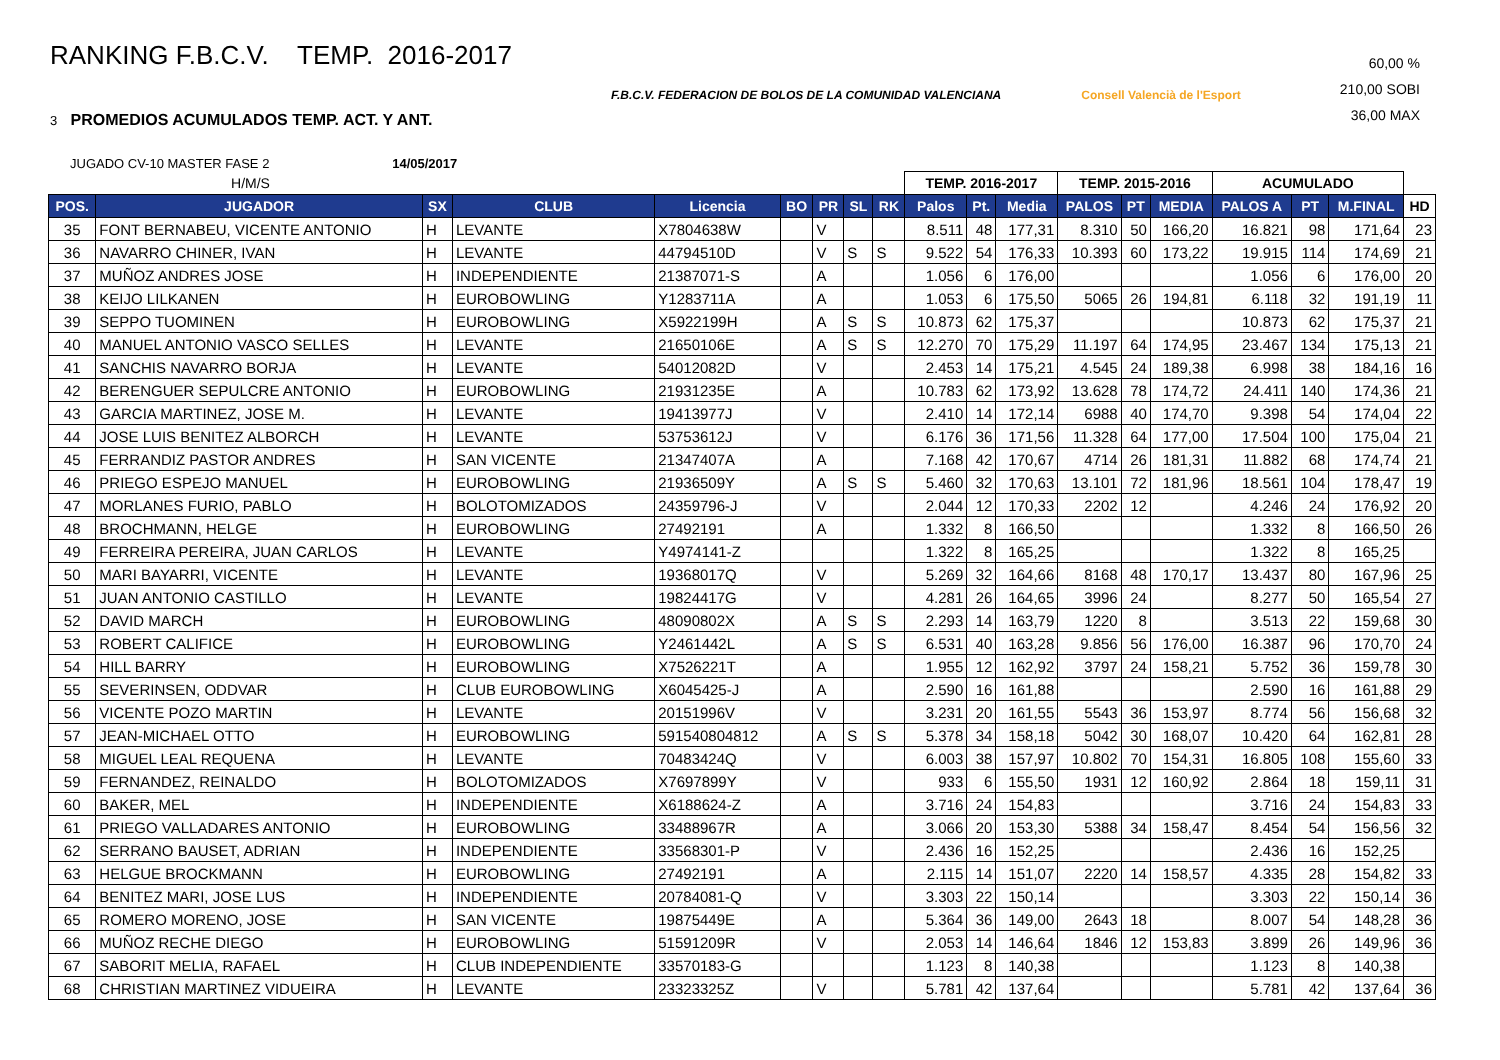RANKING F.B.C.V. TEMP. 2016-2017
3 PROMEDIOS ACUMULADOS TEMP. ACT. Y ANT.
F.B.C.V. FEDERACION DE BOLOS DE LA COMUNIDAD VALENCIANA
Consell Valencià de l'Esport
60,00 %
210,00 SOBI
36,00 MAX
JUGADO CV-10 MASTER FASE 2 14/05/2017
| H/M/S | | | | | | | | | TEMP. 2016-2017 | | | TEMP. 2015-2016 | | | ACUMULADO | | | |
| --- | --- | --- | --- | --- | --- | --- | --- | --- | --- | --- | --- | --- | --- | --- | --- | --- | --- | --- |
| POS. | JUGADOR | SX | CLUB | Licencia | BO | PR | SL | RK | Palos | Pt. | Media | PALOS | PT | MEDIA | PALOS A | PT | M.FINAL | HD |
| 35 | FONT BERNABEU, VICENTE ANTONIO | H | LEVANTE | X7804638W | | V | | | 8.511 | 48 | 177,31 | 8.310 | 50 | 166,20 | 16.821 | 98 | 171,64 | 23 |
| 36 | NAVARRO CHINER, IVAN | H | LEVANTE | 44794510D | | V | S | S | 9.522 | 54 | 176,33 | 10.393 | 60 | 173,22 | 19.915 | 114 | 174,69 | 21 |
| 37 | MUÑOZ ANDRES JOSE | H | INDEPENDIENTE | 21387071-S | | A | | | 1.056 | 6 | 176,00 | | | | 1.056 | 6 | 176,00 | 20 |
| 38 | KEIJO LILKANEN | H | EUROBOWLING | Y1283711A | | A | | | 1.053 | 6 | 175,50 | 5065 | 26 | 194,81 | 6.118 | 32 | 191,19 | 11 |
| 39 | SEPPO TUOMINEN | H | EUROBOWLING | X5922199H | | A | S | S | 10.873 | 62 | 175,37 | | | | 10.873 | 62 | 175,37 | 21 |
| 40 | MANUEL ANTONIO VASCO SELLES | H | LEVANTE | 21650106E | | A | S | S | 12.270 | 70 | 175,29 | 11.197 | 64 | 174,95 | 23.467 | 134 | 175,13 | 21 |
| 41 | SANCHIS NAVARRO BORJA | H | LEVANTE | 54012082D | | V | | | 2.453 | 14 | 175,21 | 4.545 | 24 | 189,38 | 6.998 | 38 | 184,16 | 16 |
| 42 | BERENGUER SEPULCRE ANTONIO | H | EUROBOWLING | 21931235E | | A | | | 10.783 | 62 | 173,92 | 13.628 | 78 | 174,72 | 24.411 | 140 | 174,36 | 21 |
| 43 | GARCIA MARTINEZ, JOSE M. | H | LEVANTE | 19413977J | | V | | | 2.410 | 14 | 172,14 | 6988 | 40 | 174,70 | 9.398 | 54 | 174,04 | 22 |
| 44 | JOSE LUIS BENITEZ ALBORCH | H | LEVANTE | 53753612J | | V | | | 6.176 | 36 | 171,56 | 11.328 | 64 | 177,00 | 17.504 | 100 | 175,04 | 21 |
| 45 | FERRANDIZ PASTOR ANDRES | H | SAN VICENTE | 21347407A | | A | | | 7.168 | 42 | 170,67 | 4714 | 26 | 181,31 | 11.882 | 68 | 174,74 | 21 |
| 46 | PRIEGO ESPEJO MANUEL | H | EUROBOWLING | 21936509Y | | A | S | S | 5.460 | 32 | 170,63 | 13.101 | 72 | 181,96 | 18.561 | 104 | 178,47 | 19 |
| 47 | MORLANES FURIO, PABLO | H | BOLOTOMIZADOS | 24359796-J | | V | | | 2.044 | 12 | 170,33 | 2202 | 12 | | 4.246 | 24 | 176,92 | 20 |
| 48 | BROCHMANN, HELGE | H | EUROBOWLING | 27492191 | | A | | | 1.332 | 8 | 166,50 | | | | 1.332 | 8 | 166,50 | 26 |
| 49 | FERREIRA PEREIRA, JUAN CARLOS | H | LEVANTE | Y4974141-Z | | | | | 1.322 | 8 | 165,25 | | | | 1.322 | 8 | 165,25 | |
| 50 | MARI BAYARRI, VICENTE | H | LEVANTE | 19368017Q | | V | | | 5.269 | 32 | 164,66 | 8168 | 48 | 170,17 | 13.437 | 80 | 167,96 | 25 |
| 51 | JUAN ANTONIO CASTILLO | H | LEVANTE | 19824417G | | V | | | 4.281 | 26 | 164,65 | 3996 | 24 | | 8.277 | 50 | 165,54 | 27 |
| 52 | DAVID MARCH | H | EUROBOWLING | 48090802X | | A | S | S | 2.293 | 14 | 163,79 | 1220 | 8 | | 3.513 | 22 | 159,68 | 30 |
| 53 | ROBERT CALIFICE | H | EUROBOWLING | Y2461442L | | A | S | S | 6.531 | 40 | 163,28 | 9.856 | 56 | 176,00 | 16.387 | 96 | 170,70 | 24 |
| 54 | HILL BARRY | H | EUROBOWLING | X7526221T | | A | | | 1.955 | 12 | 162,92 | 3797 | 24 | 158,21 | 5.752 | 36 | 159,78 | 30 |
| 55 | SEVERINSEN, ODDVAR | H | CLUB EUROBOWLING | X6045425-J | | A | | | 2.590 | 16 | 161,88 | | | | 2.590 | 16 | 161,88 | 29 |
| 56 | VICENTE POZO MARTIN | H | LEVANTE | 20151996V | | V | | | 3.231 | 20 | 161,55 | 5543 | 36 | 153,97 | 8.774 | 56 | 156,68 | 32 |
| 57 | JEAN-MICHAEL OTTO | H | EUROBOWLING | 591540804812 | | A | S | S | 5.378 | 34 | 158,18 | 5042 | 30 | 168,07 | 10.420 | 64 | 162,81 | 28 |
| 58 | MIGUEL LEAL REQUENA | H | LEVANTE | 70483424Q | | V | | | 6.003 | 38 | 157,97 | 10.802 | 70 | 154,31 | 16.805 | 108 | 155,60 | 33 |
| 59 | FERNANDEZ, REINALDO | H | BOLOTOMIZADOS | X7697899Y | | V | | | 933 | 6 | 155,50 | 1931 | 12 | 160,92 | 2.864 | 18 | 159,11 | 31 |
| 60 | BAKER, MEL | H | INDEPENDIENTE | X6188624-Z | | A | | | 3.716 | 24 | 154,83 | | | | 3.716 | 24 | 154,83 | 33 |
| 61 | PRIEGO VALLADARES ANTONIO | H | EUROBOWLING | 33488967R | | A | | | 3.066 | 20 | 153,30 | 5388 | 34 | 158,47 | 8.454 | 54 | 156,56 | 32 |
| 62 | SERRANO BAUSET, ADRIAN | H | INDEPENDIENTE | 33568301-P | | V | | | 2.436 | 16 | 152,25 | | | | 2.436 | 16 | 152,25 | |
| 63 | HELGUE BROCKMANN | H | EUROBOWLING | 27492191 | | A | | | 2.115 | 14 | 151,07 | 2220 | 14 | 158,57 | 4.335 | 28 | 154,82 | 33 |
| 64 | BENITEZ MARI, JOSE LUS | H | INDEPENDIENTE | 20784081-Q | | V | | | 3.303 | 22 | 150,14 | | | | 3.303 | 22 | 150,14 | 36 |
| 65 | ROMERO MORENO, JOSE | H | SAN VICENTE | 19875449E | | A | | | 5.364 | 36 | 149,00 | 2643 | 18 | | 8.007 | 54 | 148,28 | 36 |
| 66 | MUÑOZ RECHE DIEGO | H | EUROBOWLING | 51591209R | | V | | | 2.053 | 14 | 146,64 | 1846 | 12 | 153,83 | 3.899 | 26 | 149,96 | 36 |
| 67 | SABORIT MELIA, RAFAEL | H | CLUB INDEPENDIENTE | 33570183-G | | | | | 1.123 | 8 | 140,38 | | | | 1.123 | 8 | 140,38 | |
| 68 | CHRISTIAN MARTINEZ VIDUEIRA | H | LEVANTE | 23323325Z | | V | | | 5.781 | 42 | 137,64 | | | | 5.781 | 42 | 137,64 | 36 |